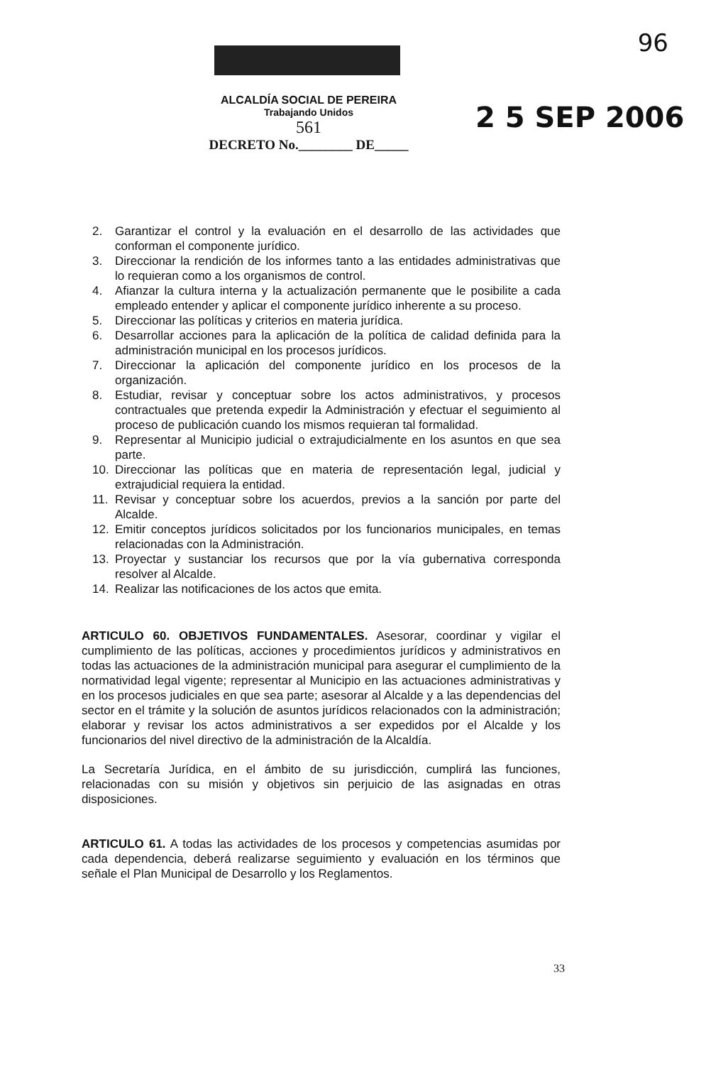96
2 5 SEP 2006
ALCALDÍA SOCIAL DE PEREIRA
Trabajando Unidos
561
DECRETO No.________ DE_____
2. Garantizar el control y la evaluación en el desarrollo de las actividades que conforman el componente jurídico.
3. Direccionar la rendición de los informes tanto a las entidades administrativas que lo requieran como a los organismos de control.
4. Afianzar la cultura interna y la actualización permanente que le posibilite a cada empleado entender y aplicar el componente jurídico inherente a su proceso.
5. Direccionar las políticas y criterios en materia jurídica.
6. Desarrollar acciones para la aplicación de la política de calidad definida para la administración municipal en los procesos jurídicos.
7. Direccionar la aplicación del componente jurídico en los procesos de la organización.
8. Estudiar, revisar y conceptuar sobre los actos administrativos, y procesos contractuales que pretenda expedir la Administración y efectuar el seguimiento al proceso de publicación cuando los mismos requieran tal formalidad.
9. Representar al Municipio judicial o extrajudicialmente en los asuntos en que sea parte.
10. Direccionar las políticas que en materia de representación legal, judicial y extrajudicial requiera la entidad.
11. Revisar y conceptuar sobre los acuerdos, previos a la sanción por parte del Alcalde.
12. Emitir conceptos jurídicos solicitados por los funcionarios municipales, en temas relacionadas con la Administración.
13. Proyectar y sustanciar los recursos que por la vía gubernativa corresponda resolver al Alcalde.
14. Realizar las notificaciones de los actos que emita.
ARTICULO 60. OBJETIVOS FUNDAMENTALES. Asesorar, coordinar y vigilar el cumplimiento de las políticas, acciones y procedimientos jurídicos y administrativos en todas las actuaciones de la administración municipal para asegurar el cumplimiento de la normatividad legal vigente; representar al Municipio en las actuaciones administrativas y en los procesos judiciales en que sea parte; asesorar al Alcalde y a las dependencias del sector en el trámite y la solución de asuntos jurídicos relacionados con la administración; elaborar y revisar los actos administrativos a ser expedidos por el Alcalde y los funcionarios del nivel directivo de la administración de la Alcaldía.
La Secretaría Jurídica, en el ámbito de su jurisdicción, cumplirá las funciones, relacionadas con su misión y objetivos sin perjuicio de las asignadas en otras disposiciones.
ARTICULO 61. A todas las actividades de los procesos y competencias asumidas por cada dependencia, deberá realizarse seguimiento y evaluación en los términos que señale el Plan Municipal de Desarrollo y los Reglamentos.
33